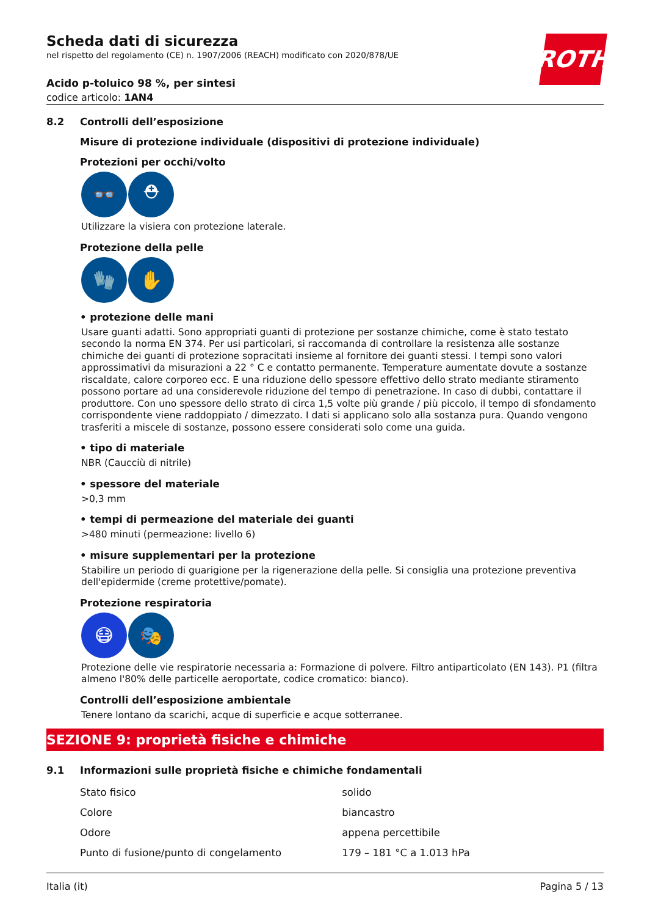ROTH
Scheda dati di sicurezza
nel rispetto del regolamento (CE) n. 1907/2006 (REACH) modificato con 2020/878/UE
Acido p-toluico 98 %, per sintesi
codice articolo: 1AN4
8.2 Controlli dell’esposizione
Misure di protezione individuale (dispositivi di protezione individuale)
Protezioni per occhi/volto
👓 ⛑
Utilizzare la visiera con protezione laterale.
Protezione della pelle
🧤 ✋
• protezione delle mani
Usare guanti adatti. Sono appropriati guanti di protezione per sostanze chimiche, come è stato testato secondo la norma EN 374. Per usi particolari, si raccomanda di controllare la resistenza alle sostanze chimiche dei guanti di protezione sopracitati insieme al fornitore dei guanti stessi. I tempi sono valori approssimativi da misurazioni a 22 ° C e contatto permanente. Temperature aumentate dovute a sostanze riscaldate, calore corporeo ecc. E una riduzione dello spessore effettivo dello strato mediante stiramento possono portare ad una considerevole riduzione del tempo di penetrazione. In caso di dubbi, contattare il produttore. Con uno spessore dello strato di circa 1,5 volte più grande / più piccolo, il tempo di sfondamento corrispondente viene raddoppiato / dimezzato. I dati si applicano solo alla sostanza pura. Quando vengono trasferiti a miscele di sostanze, possono essere considerati solo come una guida.
• tipo di materiale
NBR (Caucciù di nitrile)
• spessore del materiale
>0,3 mm
• tempi di permeazione del materiale dei guanti
>480 minuti (permeazione: livello 6)
• misure supplementari per la protezione
Stabilire un periodo di guarigione per la rigenerazione della pelle. Si consiglia una protezione preventiva dell'epidermide (creme protettive/pomate).
Protezione respiratoria
😷 🎭
Protezione delle vie respiratorie necessaria a: Formazione di polvere. Filtro antiparticolato (EN 143). P1 (filtra almeno l'80% delle particelle aeroportate, codice cromatico: bianco).
Controlli dell’esposizione ambientale
Tenere lontano da scarichi, acque di superficie e acque sotterranee.
SEZIONE 9: proprietà fisiche e chimiche
9.1 Informazioni sulle proprietà fisiche e chimiche fondamentali
| Stato fisico | solido |
| Colore | biancastro |
| Odore | appena percettibile |
| Punto di fusione/punto di congelamento | 179 – 181 °C a 1.013 hPa |
Italia (it) Pagina 5 / 13